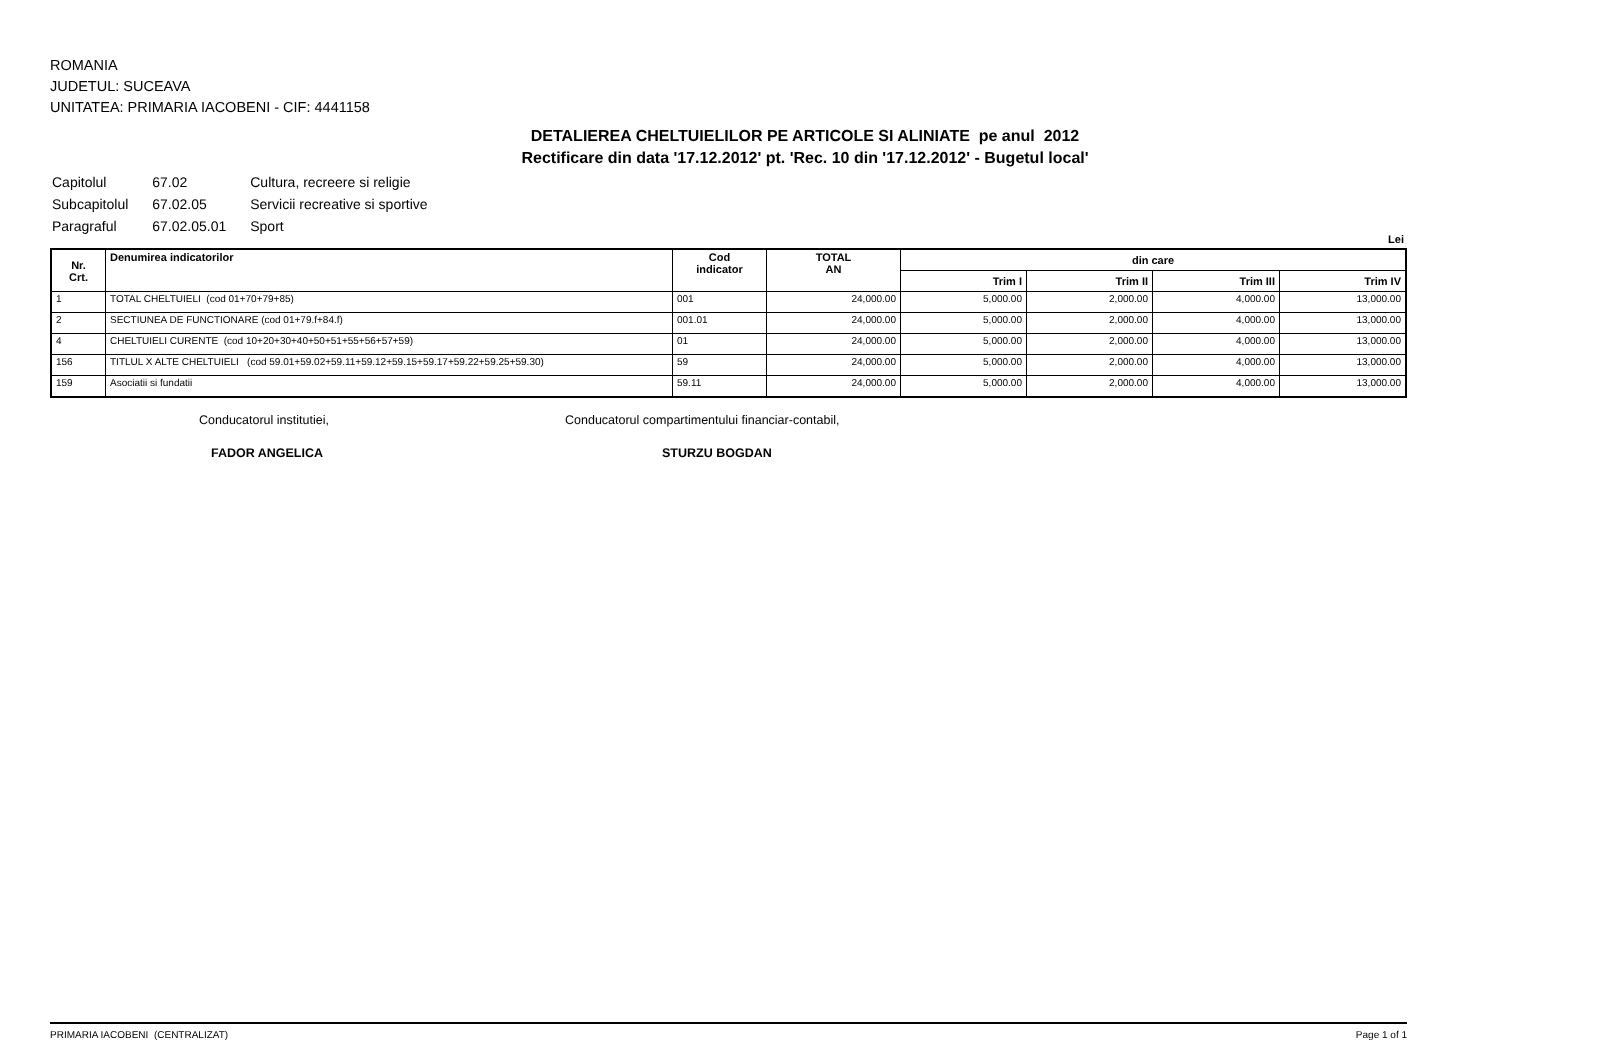ROMANIA
JUDETUL: SUCEAVA
UNITATEA: PRIMARIA IACOBENI - CIF: 4441158
DETALIEREA CHELTUIELILOR PE ARTICOLE SI ALINIATE pe anul 2012
Rectificare din data '17.12.2012' pt. 'Rec. 10 din '17.12.2012' - Bugetul local'
| Capitolul | 67.02 | Cultura, recreere si religie |
| Subcapitolul | 67.02.05 | Servicii recreative si sportive |
| Paragraful | 67.02.05.01 | Sport |
Lei
| Nr. Crt. | Denumirea indicatorilor | Cod indicator | TOTAL AN | din care | | | |
| --- | --- | --- | --- | --- | --- | --- | --- |
| | | | | Trim I | Trim II | Trim III | Trim IV |
| 1 | TOTAL CHELTUIELI (cod 01+70+79+85) | 001 | 24,000.00 | 5,000.00 | 2,000.00 | 4,000.00 | 13,000.00 |
| 2 | SECTIUNEA DE FUNCTIONARE (cod 01+79.f+84.f) | 001.01 | 24,000.00 | 5,000.00 | 2,000.00 | 4,000.00 | 13,000.00 |
| 4 | CHELTUIELI CURENTE (cod 10+20+30+40+50+51+55+56+57+59) | 01 | 24,000.00 | 5,000.00 | 2,000.00 | 4,000.00 | 13,000.00 |
| 156 | TITLUL X ALTE CHELTUIELI (cod 59.01+59.02+59.11+59.12+59.15+59.17+59.22+59.25+59.30) | 59 | 24,000.00 | 5,000.00 | 2,000.00 | 4,000.00 | 13,000.00 |
| 159 | Asociatii si fundatii | 59.11 | 24,000.00 | 5,000.00 | 2,000.00 | 4,000.00 | 13,000.00 |
Conducatorul institutiei,
Conducatorul compartimentului financiar-contabil,
FADOR ANGELICA STURZU BOGDAN
PRIMARIA IACOBENI (CENTRALIZAT) Page 1 of 1